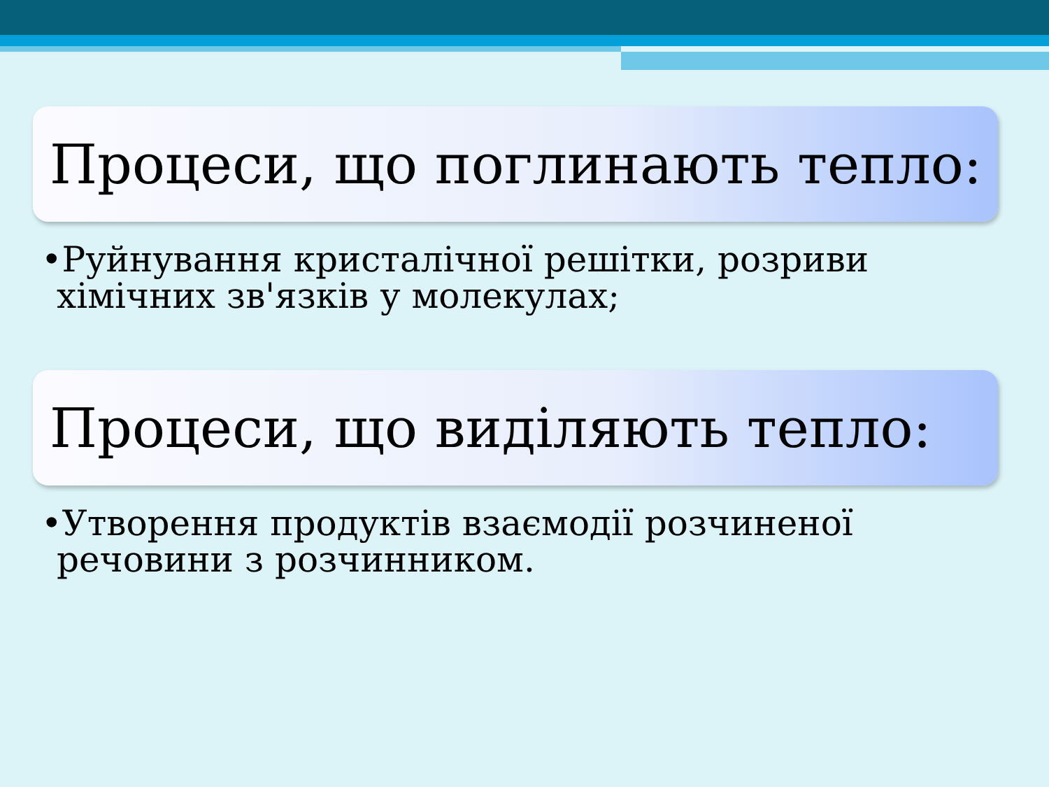Процеси, що поглинають тепло:
•Руйнування кристалічної решітки, розриви хімічних зв'язків у молекулах;
Процеси, що виділяють тепло:
•Утворення продуктів взаємодії розчиненої речовини з розчинником.